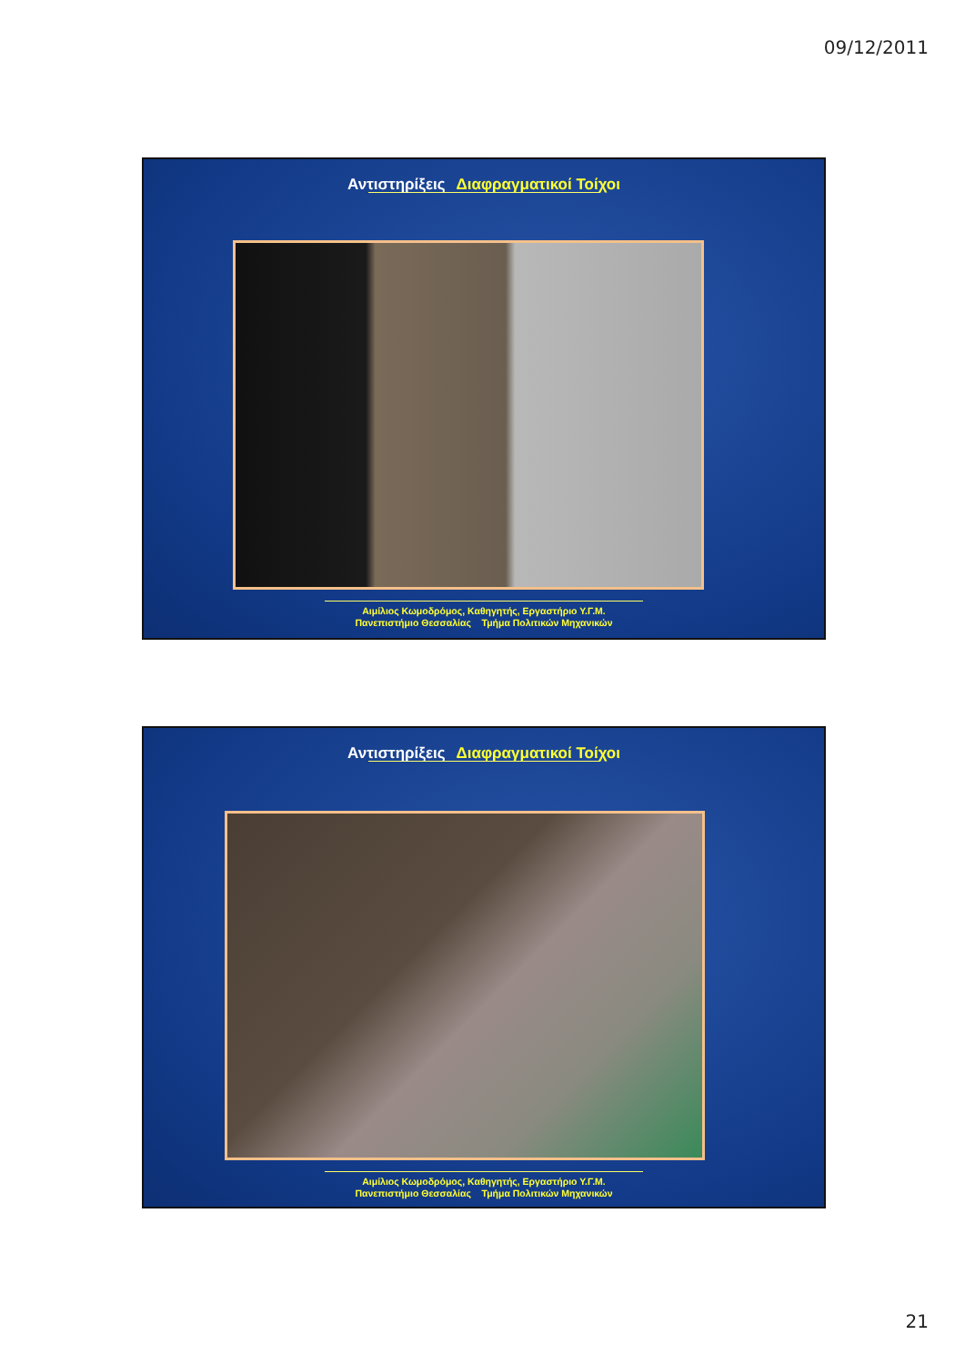09/12/2011
Αντιστηρίξεις Διαφραγματικοί Τοίχοι
Αιμίλιος Κωμοδρόμος, Καθηγητής, Εργαστήριο Υ.Γ.Μ.
Πανεπιστήμιο Θεσσαλίας Τμήμα Πολιτικών Μηχανικών
Αντιστηρίξεις Διαφραγματικοί Τοίχοι
Αιμίλιος Κωμοδρόμος, Καθηγητής, Εργαστήριο Υ.Γ.Μ.
Πανεπιστήμιο Θεσσαλίας Τμήμα Πολιτικών Μηχανικών
21